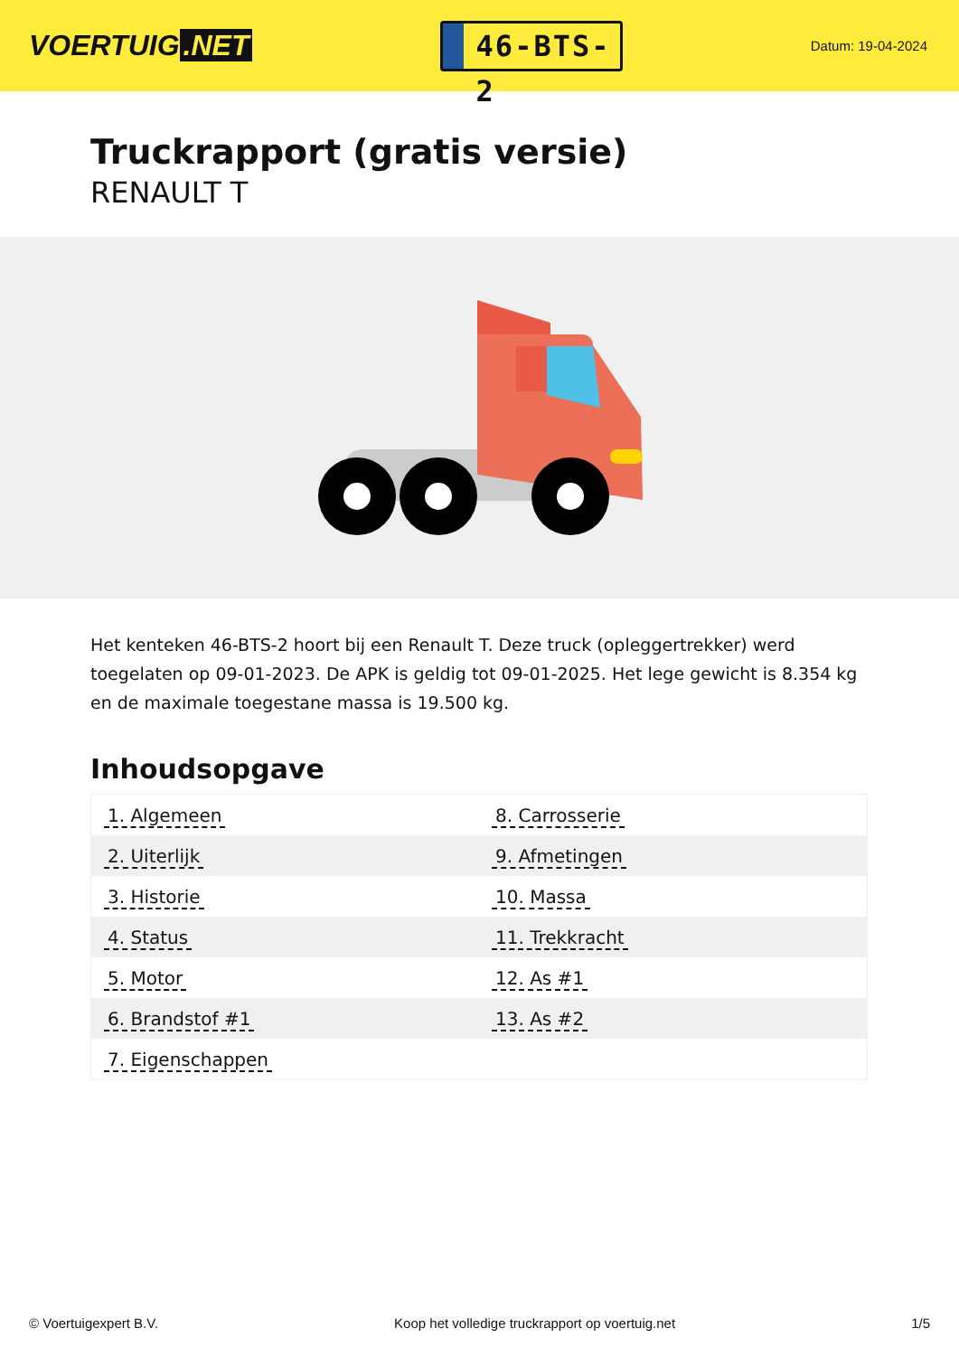VOERTUIG.NET
46-BTS-2
Datum: 19-04-2024
Truckrapport (gratis versie)
RENAULT T
Het kenteken 46-BTS-2 hoort bij een Renault T. Deze truck (opleggertrekker) werd toegelaten op 09-01-2023. De APK is geldig tot 09-01-2025. Het lege gewicht is 8.354 kg en de maximale toegestane massa is 19.500 kg.
Inhoudsopgave
| 1. Algemeen | 8. Carrosserie |
| 2. Uiterlijk | 9. Afmetingen |
| 3. Historie | 10. Massa |
| 4. Status | 11. Trekkracht |
| 5. Motor | 12. As #1 |
| 6. Brandstof #1 | 13. As #2 |
| 7. Eigenschappen | |
© Voertuigexpert B.V. Koop het volledige truckrapport op voertuig.net 1/5